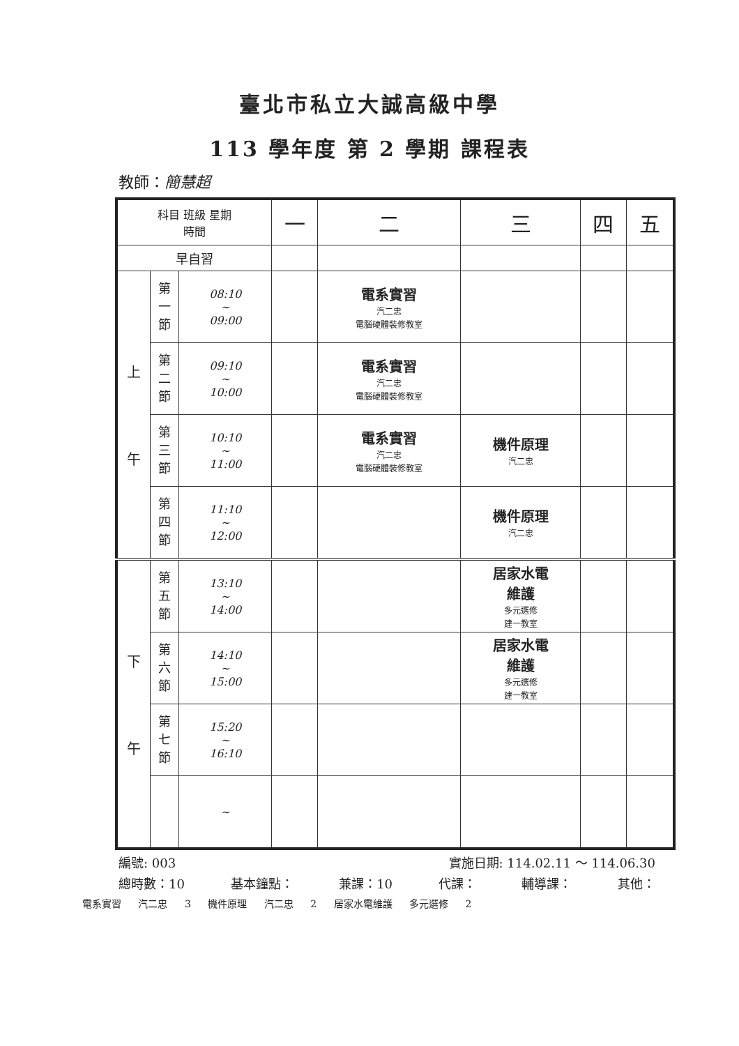臺北市私立大誠高級中學
113 學年度 第 2 學期 課程表
教師：簡慧超
| 科目 班級 星期 時間 | | | 一 | 二 | 三 | 四 | 五 |
| --- | --- | --- | --- | --- | --- | --- | --- |
| 早自習 | | | | | | | |
| 上 午 | 第 一 節 | 08:10 ~ 09:00 | | 電系實習 汽二忠 電腦硬體裝修教室 | | | |
| | 第 二 節 | 09:10 ~ 10:00 | | 電系實習 汽二忠 電腦硬體裝修教室 | | | |
| | 第 三 節 | 10:10 ~ 11:00 | | 電系實習 汽二忠 電腦硬體裝修教室 | 機件原理 汽二忠 | | |
| | 第 四 節 | 11:10 ~ 12:00 | | | 機件原理 汽二忠 | | |
| 下 午 | 第 五 節 | 13:10 ~ 14:00 | | | 居家水電 維護 多元選修 建一教室 | | |
| | 第 六 節 | 14:10 ~ 15:00 | | | 居家水電 維護 多元選修 建一教室 | | |
| | 第 七 節 | 15:20 ~ 16:10 | | | | | |
| | | ~ | | | | | |
編號: 003 實施日期: 114.02.11 ～ 114.06.30
總時數：10 基本鐘點： 兼課：10 代課： 輔導課： 其他：
電系實習 汽二忠 3 機件原理 汽二忠 2 居家水電維護 多元選修 2